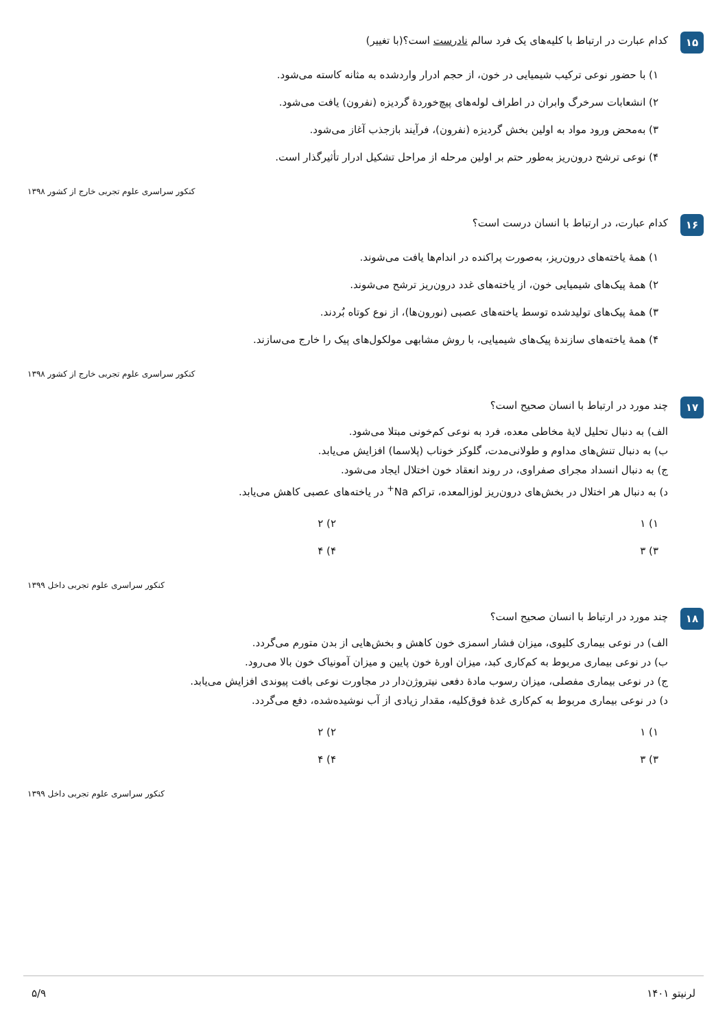۱۵
کدام عبارت در ارتباط با کلیه‌های یک فرد سالم نادرست است؟(با تغییر)
۱) با حضور نوعی ترکیب شیمیایی در خون، از حجم ادرار واردشده به مثانه کاسته می‌شود.
۲) انشعابات سرخرگ وابران در اطراف لوله‌های پیچ‌خوردهٔ گردیزه (نفرون) یافت می‌شود.
۳) به‌محض ورود مواد به اولین بخش گردیزه (نفرون)، فرآیند بازجذب آغاز می‌شود.
۴) نوعی ترشح درون‌ریز به‌طور حتم بر اولین مرحله از مراحل تشکیل ادرار تأثیرگذار است.
کنکور سراسری علوم تجربی خارج از کشور ۱۳۹۸
۱۶
کدام عبارت، در ارتباط با انسان درست است؟
۱) همهٔ یاخته‌های درون‌ریز، به‌صورت پراکنده در اندام‌ها یافت می‌شوند.
۲) همهٔ پیک‌های شیمیایی خون، از یاخته‌های غدد درون‌ریز ترشح می‌شوند.
۳) همهٔ پیک‌های تولیدشده توسط یاخته‌های عصبی (نورون‌ها)، از نوع کوتاه بُردند.
۴) همهٔ یاخته‌های سازندهٔ پیک‌های شیمیایی، با روش مشابهی مولکول‌های پیک را خارج می‌سازند.
کنکور سراسری علوم تجربی خارج از کشور ۱۳۹۸
۱۷
چند مورد در ارتباط با انسان صحیح است؟
الف) به دنبال تحلیل لایهٔ مخاطی معده، فرد به نوعی کم‌خونی مبتلا می‌شود.
ب) به دنبال تنش‌های مداوم و طولانی‌مدت، گلوکز خوناب (پلاسما) افزایش می‌یابد.
ج) به دنبال انسداد مجرای صفراوی، در روند انعقاد خون اختلال ایجاد می‌شود.
د) به دنبال هر اختلال در بخش‌های درون‌ریز لوزالمعده، تراکم Na<sup>+</sup> در یاخته‌های عصبی کاهش می‌یابد.
۱) ۱
۲) ۲
۳) ۳
۴) ۴
کنکور سراسری علوم تجربی داخل ۱۳۹۹
۱۸
چند مورد در ارتباط با انسان صحیح است؟
الف) در نوعی بیماری کلیوی، میزان فشار اسمزی خون کاهش و بخش‌هایی از بدن متورم می‌گردد.
ب) در نوعی بیماری مربوط به کم‌کاری کبد، میزان اورهٔ خون پایین و میزان آمونیاک خون بالا می‌رود.
ج) در نوعی بیماری مفصلی، میزان رسوب مادهٔ دفعی نیتروژن‌دار در مجاورت نوعی بافت پیوندی افزایش می‌یابد.
د) در نوعی بیماری مربوط به کم‌کاری غدهٔ فوق‌کلیه، مقدار زیادی از آب نوشیده‌شده، دفع می‌گردد.
۱) ۱
۲) ۲
۳) ۳
۴) ۴
کنکور سراسری علوم تجربی داخل ۱۳۹۹
لرنیتو ۱۴۰۱ ۵/۹